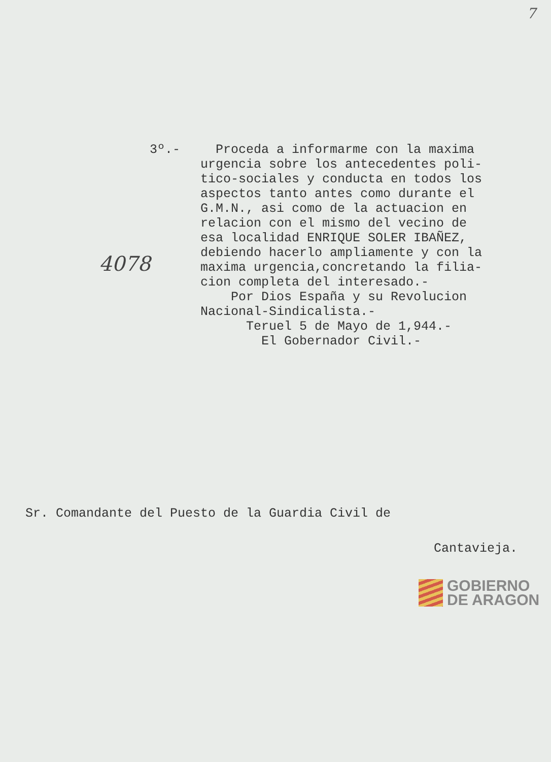7
3º.-
Proceda a informarme con la maxima urgencia sobre los antecedentes poli- tico-sociales y conducta en todos los aspectos tanto antes como durante el G.M.N., asi como de la actuacion en relacion con el mismo del vecino de esa localidad ENRIQUE SOLER IBAÑEZ, debiendo hacerlo ampliamente y con la maxima urgencia,concretando la filia- cion completa del interesado.- Por Dios España y su Revolucion Nacional-Sindicalista.- Teruel 5 de Mayo de 1,944.- El Gobernador Civil.-
4078
Sr. Comandante del Puesto de la Guardia Civil de
Cantavieja.
GOBIERNO
DE ARAGON